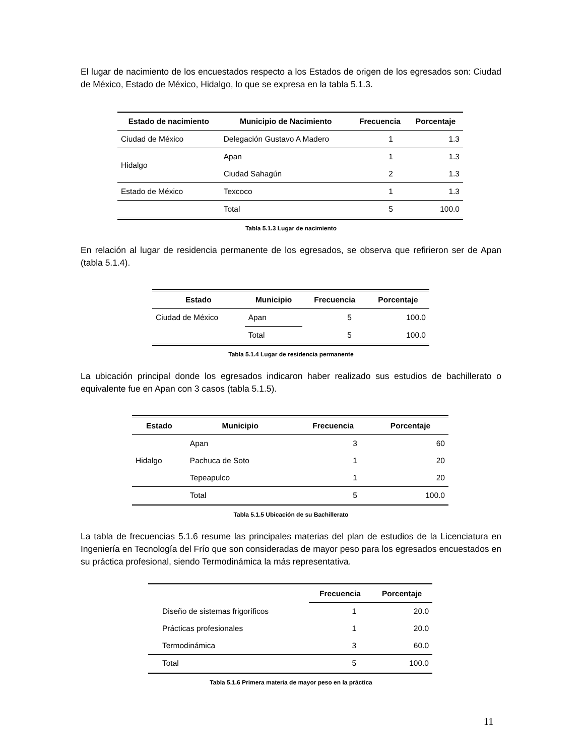El lugar de nacimiento de los encuestados respecto a los Estados de origen de los egresados son: Ciudad de México, Estado de México, Hidalgo, lo que se expresa en la tabla 5.1.3.
| Estado de nacimiento | Municipio de Nacimiento | Frecuencia | Porcentaje |
| --- | --- | --- | --- |
| Ciudad de México | Delegación Gustavo A Madero | 1 | 1.3 |
| Hidalgo | Apan | 1 | 1.3 |
| | Ciudad Sahagún | 2 | 1.3 |
| Estado de México | Texcoco | 1 | 1.3 |
| | Total | 5 | 100.0 |
Tabla 5.1.3 Lugar de nacimiento
En relación al lugar de residencia permanente de los egresados, se observa que refirieron ser de Apan (tabla 5.1.4).
| Estado | Municipio | Frecuencia | Porcentaje |
| --- | --- | --- | --- |
| Ciudad de México | Apan | 5 | 100.0 |
| | Total | 5 | 100.0 |
Tabla 5.1.4 Lugar de residencia permanente
La ubicación principal donde los egresados indicaron haber realizado sus estudios de bachillerato o equivalente fue en Apan con 3 casos (tabla 5.1.5).
| Estado | Municipio | Frecuencia | Porcentaje |
| --- | --- | --- | --- |
| Hidalgo | Apan | 3 | 60 |
| | Pachuca de Soto | 1 | 20 |
| | Tepeapulco | 1 | 20 |
| | Total | 5 | 100.0 |
Tabla 5.1.5 Ubicación de su Bachillerato
La tabla de frecuencias 5.1.6 resume las principales materias del plan de estudios de la Licenciatura en Ingeniería en Tecnología del Frío que son consideradas de mayor peso para los egresados encuestados en su práctica profesional, siendo Termodinámica la más representativa.
| | Frecuencia | Porcentaje |
| --- | --- | --- |
| Diseño de sistemas frigoríficos | 1 | 20.0 |
| Prácticas profesionales | 1 | 20.0 |
| Termodinámica | 3 | 60.0 |
| Total | 5 | 100.0 |
Tabla 5.1.6 Primera materia de mayor peso en la práctica
11